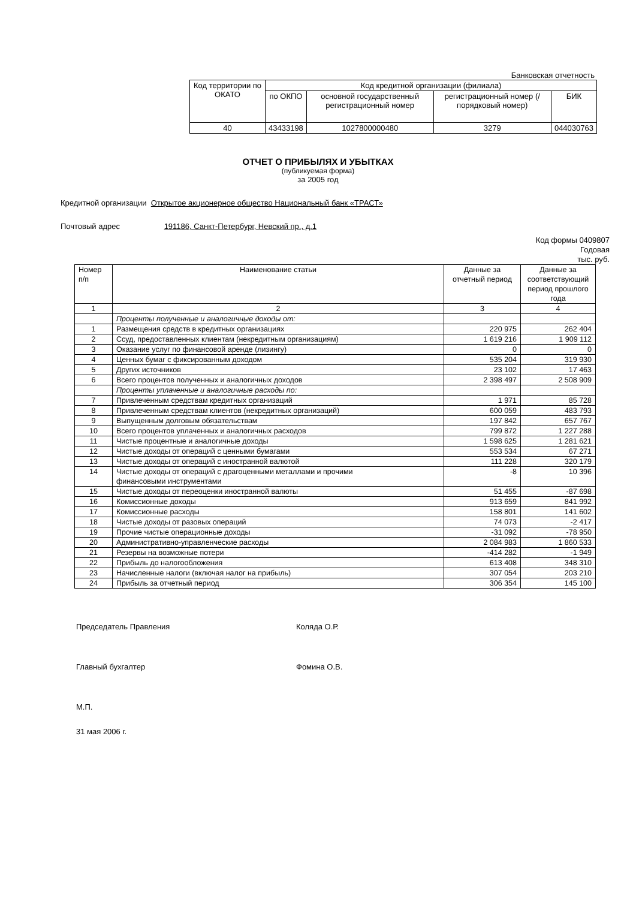Банковская отчетность
| Код территории по ОКАТО | Код кредитной организации (филиала) | | | |
| --- | --- | --- | --- | --- |
| | по ОКПО | основной государственный регистрационный номер | регистрационный номер (/ порядковый номер) | БИК |
| 40 | 43433198 | 1027800000480 | 3279 | 044030763 |
ОТЧЕТ О ПРИБЫЛЯХ И УБЫТКАХ
(публикуемая форма)
за 2005 год
Кредитной организации Открытое акционерное общество Национальный банк «ТРАСТ»
Почтовый адрес 191186, Санкт-Петербург, Невский пр., д.1
Код формы 0409807
Годовая
тыс. руб.
| Номер п/п | Наименование статьи | Данные за отчетный период | Данные за соответствующий период прошлого года |
| 1 | 2 | 3 | 4 |
| | Проценты полученные и аналогичные доходы от: | | |
| 1 | Размещения средств в кредитных организациях | 220 975 | 262 404 |
| 2 | Ссуд, предоставленных клиентам (некредитным организациям) | 1 619 216 | 1 909 112 |
| 3 | Оказание услуг по финансовой аренде (лизингу) | 0 | 0 |
| 4 | Ценных бумаг с фиксированным доходом | 535 204 | 319 930 |
| 5 | Других источников | 23 102 | 17 463 |
| 6 | Всего процентов полученных и аналогичных доходов | 2 398 497 | 2 508 909 |
| | Проценты уплаченные и аналогичные расходы по: | | |
| 7 | Привлеченным средствам кредитных организаций | 1 971 | 85 728 |
| 8 | Привлеченным средствам клиентов (некредитных организаций) | 600 059 | 483 793 |
| 9 | Выпущенным долговым обязательствам | 197 842 | 657 767 |
| 10 | Всего процентов уплаченных и аналогичных расходов | 799 872 | 1 227 288 |
| 11 | Чистые процентные и аналогичные доходы | 1 598 625 | 1 281 621 |
| 12 | Чистые доходы от операций с ценными бумагами | 553 534 | 67 271 |
| 13 | Чистые доходы от операций с иностранной валютой | 111 228 | 320 179 |
| 14 | Чистые доходы от операций с драгоценными металлами и прочими финансовыми инструментами | -8 | 10 396 |
| 15 | Чистые доходы от переоценки иностранной валюты | 51 455 | -87 698 |
| 16 | Комиссионные доходы | 913 659 | 841 992 |
| 17 | Комиссионные расходы | 158 801 | 141 602 |
| 18 | Чистые доходы от разовых операций | 74 073 | -2 417 |
| 19 | Прочие чистые операционные доходы | -31 092 | -78 950 |
| 20 | Административно-управленческие расходы | 2 084 983 | 1 860 533 |
| 21 | Резервы на возможные потери | -414 282 | -1 949 |
| 22 | Прибыль до налогообложения | 613 408 | 348 310 |
| 23 | Начисленные налоги (включая налог на прибыль) | 307 054 | 203 210 |
| 24 | Прибыль за отчетный период | 306 354 | 145 100 |
Председатель Правления Коляда О.Р.
Главный бухгалтер Фомина О.В.
М.П.
31 мая 2006 г.